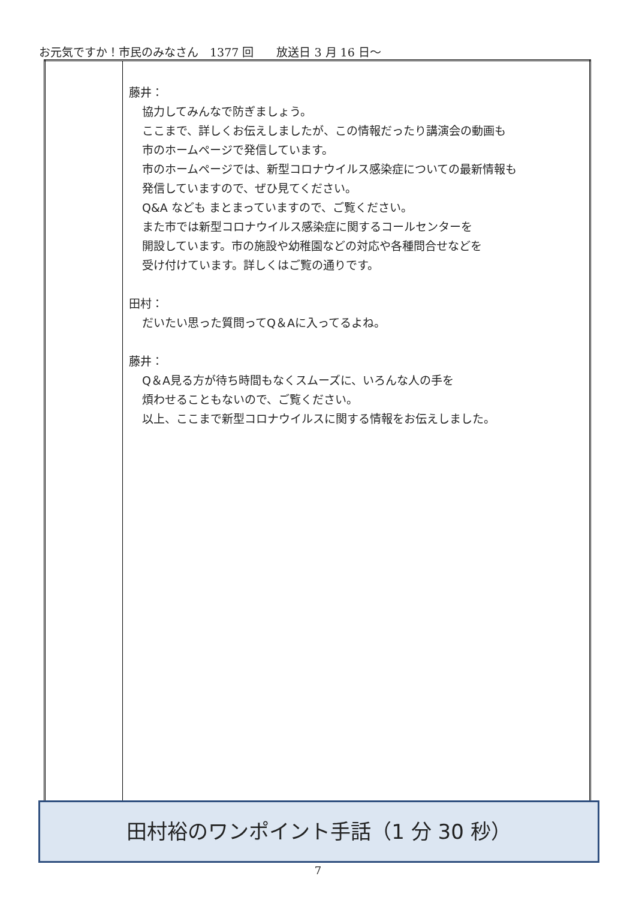お元気ですか！市民のみなさん　1377 回　　放送日 3 月 16 日～
| | 藤井： 協力してみんなで防ぎましょう。 ここまで、詳しくお伝えしましたが、この情報だったり講演会の動画も 市のホームページで発信しています。 市のホームページでは、新型コロナウイルス感染症についての最新情報も 発信していますので、ぜひ見てください。 Q&A なども まとまっていますので、ご覧ください。 また市では新型コロナウイルス感染症に関するコールセンターを 開設しています。市の施設や幼稚園などの対応や各種問合せなどを 受け付けています。詳しくはご覧の通りです。 田村： だいたい思った質問ってQ＆Aに入ってるよね。 藤井： Q＆A見る方が待ち時間もなくスムーズに、いろんな人の手を 煩わせることもないので、ご覧ください。 以上、ここまで新型コロナウイルスに関する情報をお伝えしました。 |
田村裕のワンポイント手話（1 分 30 秒）
7